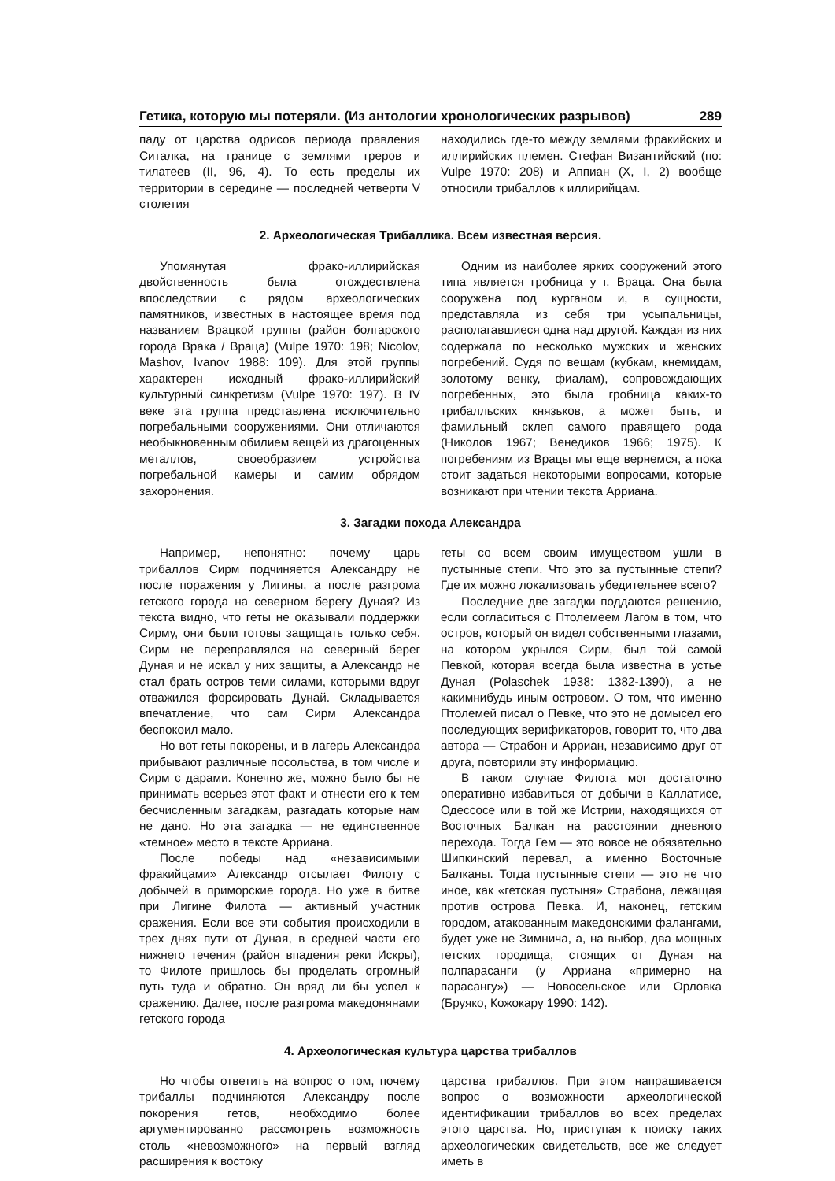Гетика, которую мы потеряли. (Из антологии хронологических разрывов) 289
паду от царства одрисов периода правления Ситалка, на границе с землями треров и тилатеев (II, 96, 4). То есть пределы их территории в середине — последней четверти V столетия
находились где-то между землями фракийских и иллирийских племен. Стефан Византийский (по: Vulpe 1970: 208) и Аппиан (X, I, 2) вообще относили трибаллов к иллирийцам.
2. Археологическая Трибаллика. Всем известная версия.
Упомянутая фрако-иллирийская двойственность была отождествлена впоследствии с рядом археологических памятников, известных в настоящее время под названием Врацкой группы (район болгарского города Врака / Враца) (Vulpe 1970: 198; Nicolov, Mashov, Ivanov 1988: 109). Для этой группы характерен исходный фрако-иллирийский культурный синкретизм (Vulpe 1970: 197). В IV веке эта группа представлена исключительно погребальными сооружениями. Они отличаются необыкновенным обилием вещей из драгоценных металлов, своеобразием устройства погребальной камеры и самим обрядом захоронения.
Одним из наиболее ярких сооружений этого типа является гробница у г. Враца. Она была сооружена под курганом и, в сущности, представляла из себя три усыпальницы, располагавшиеся одна над другой. Каждая из них содержала по несколько мужских и женских погребений. Судя по вещам (кубкам, кнемидам, золотому венку, фиалам), сопровождающих погребенных, это была гробница каких-то трибалльских князьков, а может быть, и фамильный склеп самого правящего рода (Николов 1967; Венедиков 1966; 1975). К погребениям из Врацы мы еще вернемся, а пока стоит задаться некоторыми вопросами, которые возникают при чтении текста Арриана.
3. Загадки похода Александра
Например, непонятно: почему царь трибаллов Сирм подчиняется Александру не после поражения у Лигины, а после разгрома гетского города на северном берегу Дуная? Из текста видно, что геты не оказывали поддержки Сирму, они были готовы защищать только себя. Сирм не переправлялся на северный берег Дуная и не искал у них защиты, а Александр не стал брать остров теми силами, которыми вдруг отважился форсировать Дунай. Складывается впечатление, что сам Сирм Александра беспокоил мало.
Но вот геты покорены, и в лагерь Александра прибывают различные посольства, в том числе и Сирм с дарами. Конечно же, можно было бы не принимать всерьез этот факт и отнести его к тем бесчисленным загадкам, разгадать которые нам не дано. Но эта загадка — не единственное «темное» место в тексте Арриана.
После победы над «независимыми фракийцами» Александр отсылает Филоту с добычей в приморские города. Но уже в битве при Лигине Филота — активный участник сражения. Если все эти события происходили в трех днях пути от Дуная, в средней части его нижнего течения (район впадения реки Искры), то Филоте пришлось бы проделать огромный путь туда и обратно. Он вряд ли бы успел к сражению. Далее, после разгрома македонянами гетского города
геты со всем своим имуществом ушли в пустынные степи. Что это за пустынные степи? Где их можно локализовать убедительнее всего?
Последние две загадки поддаются решению, если согласиться с Птолемеем Лагом в том, что остров, который он видел собственными глазами, на котором укрылся Сирм, был той самой Певкой, которая всегда была известна в устье Дуная (Polaschek 1938: 1382-1390), а не какимнибудь иным островом. О том, что именно Птолемей писал о Певке, что это не домысел его последующих верификаторов, говорит то, что два автора — Страбон и Арриан, независимо друг от друга, повторили эту информацию.
В таком случае Филота мог достаточно оперативно избавиться от добычи в Каллатисе, Одессосе или в той же Истрии, находящихся от Восточных Балкан на расстоянии дневного перехода. Тогда Гем — это вовсе не обязательно Шипкинский перевал, а именно Восточные Балканы. Тогда пустынные степи — это не что иное, как «гетская пустыня» Страбона, лежащая против острова Певка. И, наконец, гетским городом, атакованным македонскими фалангами, будет уже не Зимнича, а, на выбор, два мощных гетских городища, стоящих от Дуная на полпарасанги (у Арриана «примерно на парасангу») — Новосельское или Орловка (Бруяко, Кожокару 1990: 142).
4. Археологическая культура царства трибаллов
Но чтобы ответить на вопрос о том, почему трибаллы подчиняются Александру после покорения гетов, необходимо более аргументированно рассмотреть возможность столь «невозможного» на первый взгляд расширения к востоку
царства трибаллов. При этом напрашивается вопрос о возможности археологической идентификации трибаллов во всех пределах этого царства. Но, приступая к поиску таких археологических свидетельств, все же следует иметь в